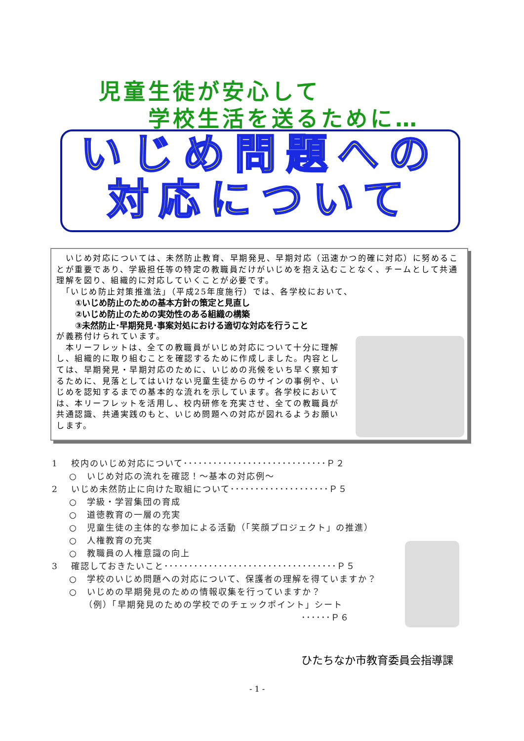児童生徒が安心して
学校生活を送るために…
いじめ問題への
対応について
　いじめ対応については、未然防止教育、早期発見、早期対応（迅速かつ的確に対応）に努めることが重要であり、学級担任等の特定の教職員だけがいじめを抱え込むことなく、チームとして共通理解を図り、組織的に対応していくことが必要です。
　「いじめ防止対策推進法」（平成25年度施行）では、各学校において、
①いじめ防止のための基本方針の策定と見直し
②いじめ防止のための実効性のある組織の構築
③未然防止･早期発見･事案対処における適切な対応を行うこと
が義務付けられています。
　本リーフレットは、全ての教職員がいじめ対応について十分に理解し、組織的に取り組むことを確認するために作成しました。内容としては、早期発見・早期対応のために、いじめの兆候をいち早く察知するために、見落としてはいけない児童生徒からのサインの事例や、いじめを認知するまでの基本的な流れを示しています。各学校においては、本リーフレットを活用し、校内研修を充実させ、全ての教職員が共通認識、共通実践のもと、いじめ問題への対応が図れるようお願いします。
1　 校内のいじめ対応について･････････････････････････････Ｐ２
○　いじめ対応の流れを確認！～基本の対応例～
2　 いじめ未然防止に向けた取組について････････････････････Ｐ５
○　学級・学習集団の育成
○　道徳教育の一層の充実
○　児童生徒の主体的な参加による活動（「笑顔プロジェクト」の推進）
○　人権教育の充実
○　教職員の人権意識の向上
3　 確認しておきたいこと･･･････････････････････････････････Ｐ５
○　学校のいじめ問題への対応について、保護者の理解を得ていますか？
○　いじめの早期発見のための情報収集を行っていますか？
（例）「早期発見のための学校でのチェックポイント」シート
･･････Ｐ６
ひたちなか市教育委員会指導課
- 1 -